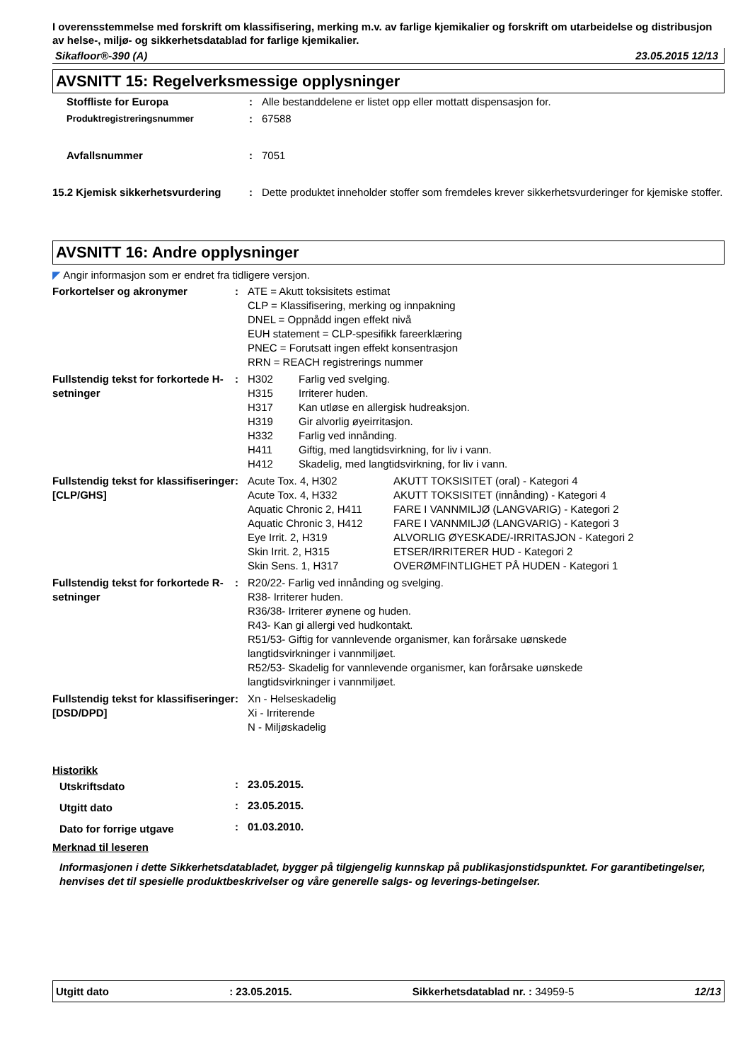I overensstemmelse med forskrift om klassifisering, merking m.v. av farlige kjemikalier og forskrift om utarbeidelse og distribusjon av helse-, miljø- og sikkerhetsdatablad for farlige kjemikalier.
Sikafloor®-390 (A) 23.05.2015 12/13
AVSNITT 15: Regelverksmessige opplysninger
| Stoffliste for Europa | : | Alle bestanddelene er listet opp eller mottatt dispensasjon for. |
| Produktregistreringsnummer | : | 67588 |
| Avfallsnummer | : | 7051 |
| 15.2 Kjemisk sikkerhetsvurdering | : | Dette produktet inneholder stoffer som fremdeles krever sikkerhetsvurderinger for kjemiske stoffer. |
AVSNITT 16: Andre opplysninger
◤ Angir informasjon som er endret fra tidligere versjon.
| Forkortelser og akronymer | : | ATE = Akutt toksisitets estimat CLP = Klassifisering, merking og innpakning DNEL = Oppnådd ingen effekt nivå EUH statement = CLP-spesifikk fareerklæring PNEC = Forutsatt ingen effekt konsentrasjon RRN = REACH registrerings nummer |
| Fullstendig tekst for forkortede H-setninger | : | / H302 / Farlig ved svelging. / / H315 / Irriterer huden. / / H317 / Kan utløse en allergisk hudreaksjon. / / H319 / Gir alvorlig øyeirritasjon. / / H332 / Farlig ved innånding. / / H411 / Giftig, med langtidsvirkning, for liv i vann. / / H412 / Skadelig, med langtidsvirkning, for liv i vann. / |
| Fullstendig tekst for klassifiseringer [CLP/GHS] | : | / Acute Tox. 4, H302 / AKUTT TOKSISITET (oral) - Kategori 4 / / Acute Tox. 4, H332 / AKUTT TOKSISITET (innånding) - Kategori 4 / / Aquatic Chronic 2, H411 / FARE I VANNMILJØ (LANGVARIG) - Kategori 2 / / Aquatic Chronic 3, H412 / FARE I VANNMILJØ (LANGVARIG) - Kategori 3 / / Eye Irrit. 2, H319 / ALVORLIG ØYESKADE/-IRRITASJON - Kategori 2 / / Skin Irrit. 2, H315 / ETSER/IRRITERER HUD - Kategori 2 / / Skin Sens. 1, H317 / OVERØMFINTLIGHET PÅ HUDEN - Kategori 1 / |
| Fullstendig tekst for forkortede R-setninger | : | R20/22- Farlig ved innånding og svelging. R38- Irriterer huden. R36/38- Irriterer øynene og huden. R43- Kan gi allergi ved hudkontakt. R51/53- Giftig for vannlevende organismer, kan forårsake uønskede langtidsvirkninger i vannmiljøet. R52/53- Skadelig for vannlevende organismer, kan forårsake uønskede langtidsvirkninger i vannmiljøet. |
| Fullstendig tekst for klassifiseringer [DSD/DPD] | : | Xn - Helseskadelig Xi - Irriterende N - Miljøskadelig |
Historikk
| Utskriftsdato | : | 23.05.2015. |
| Utgitt dato | : | 23.05.2015. |
| Dato for forrige utgave | : | 01.03.2010. |
Merknad til leseren
Informasjonen i dette Sikkerhetsdatabladet, bygger på tilgjengelig kunnskap på publikasjonstidspunktet. For garantibetingelser, henvises det til spesielle produktbeskrivelser og våre generelle salgs- og leverings-betingelser.
Utgitt dato: 23.05.2015. Sikkerhetsdatablad nr. : 34959-5 12/13